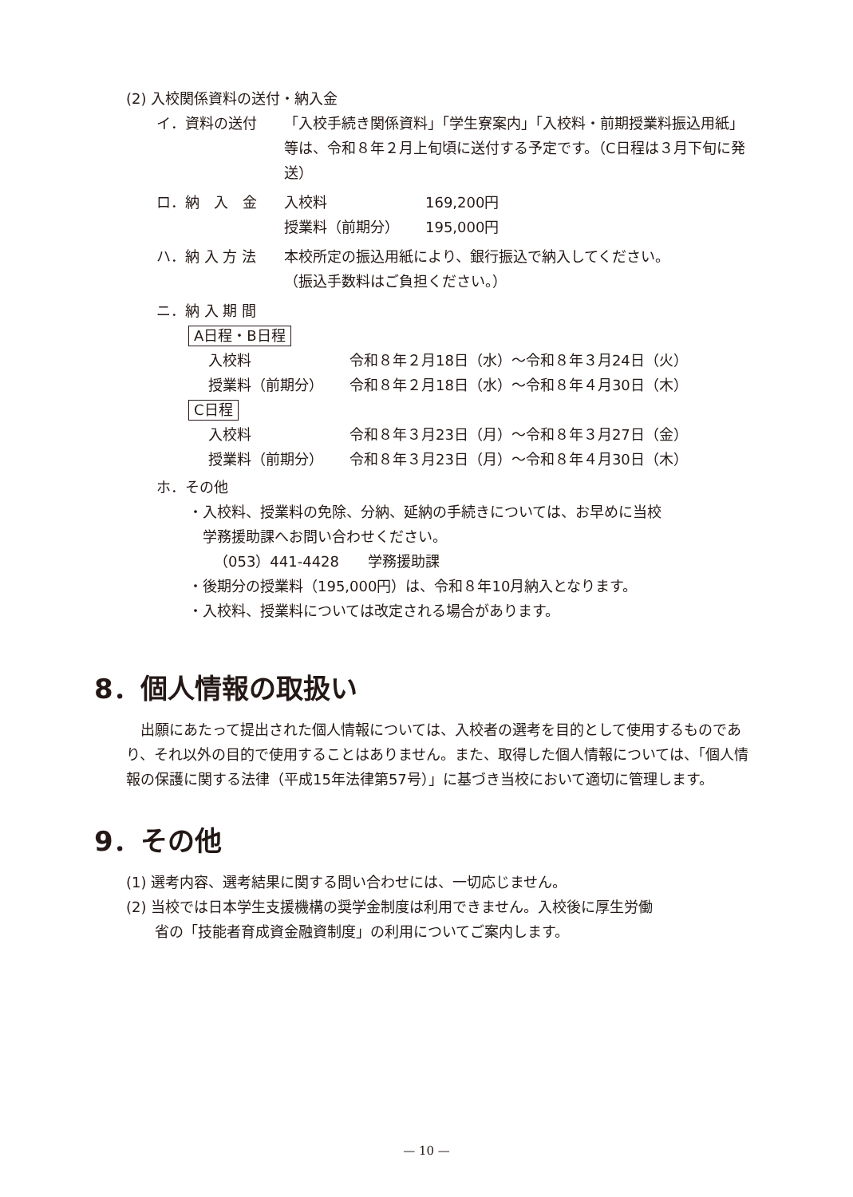(2) 入校関係資料の送付・納入金
イ．資料の送付 「入校手続き関係資料」「学生寮案内」「入校料・前期授業料振込用紙」等は、令和８年２月上旬頃に送付する予定です。（C日程は３月下旬に発送）
ロ．納　入　金
| 入校料 | 169,200円 |
| 授業料（前期分） | 195,000円 |
ハ．納 入 方 法 本校所定の振込用紙により、銀行振込で納入してください。
（振込手数料はご負担ください。）
ニ．納 入 期 間
A日程・B日程
| 入校料 | 令和８年２月18日（水）～令和８年３月24日（火） |
| 授業料（前期分） | 令和８年２月18日（水）～令和８年４月30日（木） |
C日程
| 入校料 | 令和８年３月23日（月）～令和８年３月27日（金） |
| 授業料（前期分） | 令和８年３月23日（月）～令和８年４月30日（木） |
ホ．その他
・入校料、授業料の免除、分納、延納の手続きについては、お早めに当校
　学務援助課へお問い合わせください。
（053）441-4428　　学務援助課
・後期分の授業料（195,000円）は、令和８年10月納入となります。
・入校料、授業料については改定される場合があります。
8．個人情報の取扱い
　出願にあたって提出された個人情報については、入校者の選考を目的として使用するものであり、それ以外の目的で使用することはありません。また、取得した個人情報については、「個人情報の保護に関する法律（平成15年法律第57号）」に基づき当校において適切に管理します。
9．その他
(1) 選考内容、選考結果に関する問い合わせには、一切応じません。
(2) 当校では日本学生支援機構の奨学金制度は利用できません。入校後に厚生労働
　　省の「技能者育成資金融資制度」の利用についてご案内します。
— 10 —